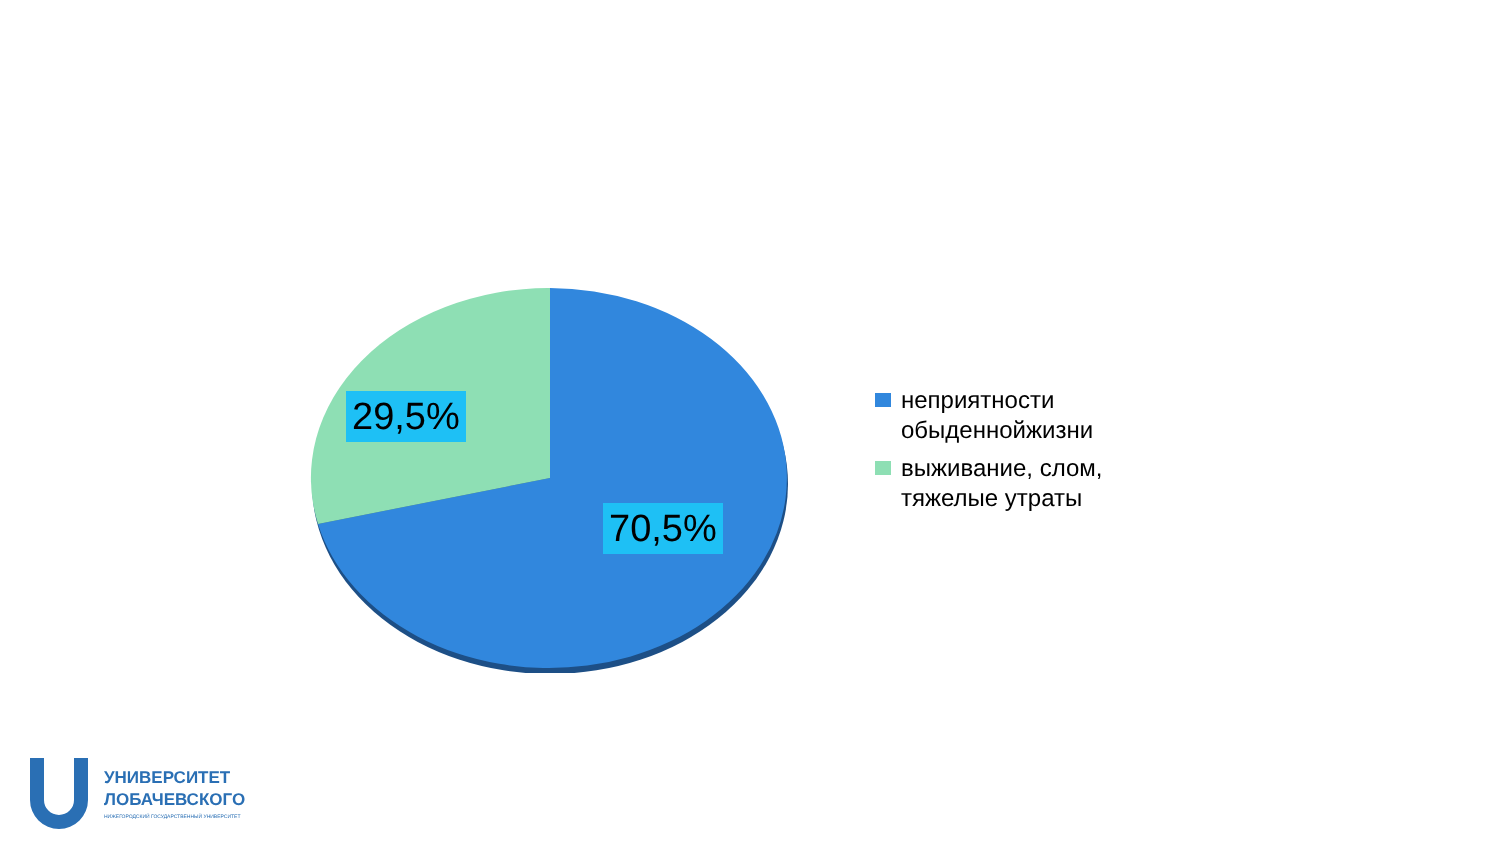29,5%
70,5%
неприятности
обыденнойжизни
выживание, слом,
тяжелые утраты
УНИВЕРСИТЕТ
ЛОБАЧЕВСКОГО
НИЖЕГОРОДСКИЙ ГОСУДАРСТВЕННЫЙ УНИВЕРСИТЕТ